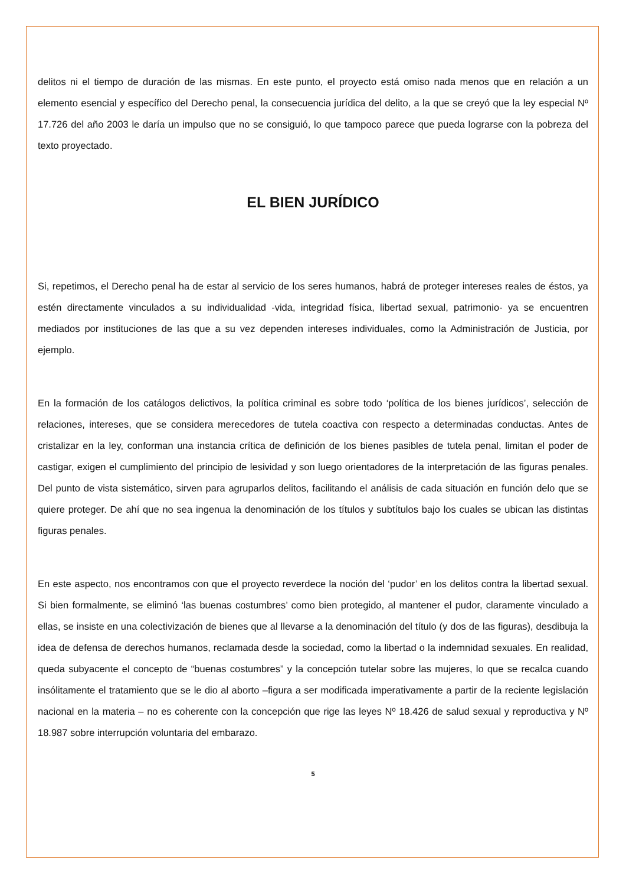delitos ni el tiempo de duración de las mismas. En este punto, el proyecto está omiso nada menos que en relación a un elemento esencial y específico del Derecho penal, la consecuencia jurídica del delito, a la que se creyó que la ley especial Nº 17.726 del año 2003 le daría un impulso que no se consiguió, lo que tampoco parece que pueda lograrse con la pobreza del texto proyectado.
EL BIEN JURÍDICO
Si, repetimos, el Derecho penal ha de estar al servicio de los seres humanos, habrá de proteger intereses reales de éstos, ya estén directamente vinculados a su individualidad -vida, integridad física, libertad sexual, patrimonio- ya se encuentren mediados por instituciones de las que a su vez dependen intereses individuales, como la Administración de Justicia, por ejemplo.
En la formación de los catálogos delictivos, la política criminal es sobre todo ‘política de los bienes jurídicos’, selección de relaciones, intereses, que se considera merecedores de tutela coactiva con respecto a determinadas conductas. Antes de cristalizar en la ley, conforman una instancia crítica de definición de los bienes pasibles de tutela penal, limitan el poder de castigar, exigen el cumplimiento del principio de lesividad y son luego orientadores de la interpretación de las figuras penales. Del punto de vista sistemático, sirven para agruparlos delitos, facilitando el análisis de cada situación en función delo que se quiere proteger. De ahí que no sea ingenua la denominación de los títulos y subtítulos bajo los cuales se ubican las distintas figuras penales.
En este aspecto, nos encontramos con que el proyecto reverdece la noción del ‘pudor’ en los delitos contra la libertad sexual. Si bien formalmente, se eliminó ‘las buenas costumbres’ como bien protegido, al mantener el pudor, claramente vinculado a ellas, se insiste en una colectivización de bienes que al llevarse a la denominación del título (y dos de las figuras), desdibuja la idea de defensa de derechos humanos, reclamada desde la sociedad, como la libertad o la indemnidad sexuales. En realidad, queda subyacente el concepto de “buenas costumbres” y la concepción tutelar sobre las mujeres, lo que se recalca cuando insólitamente el tratamiento que se le dio al aborto –figura a ser modificada imperativamente a partir de la reciente legislación nacional en la materia – no es coherente con la concepción que rige las leyes Nº 18.426 de salud sexual y reproductiva y Nº 18.987 sobre interrupción voluntaria del embarazo.
5